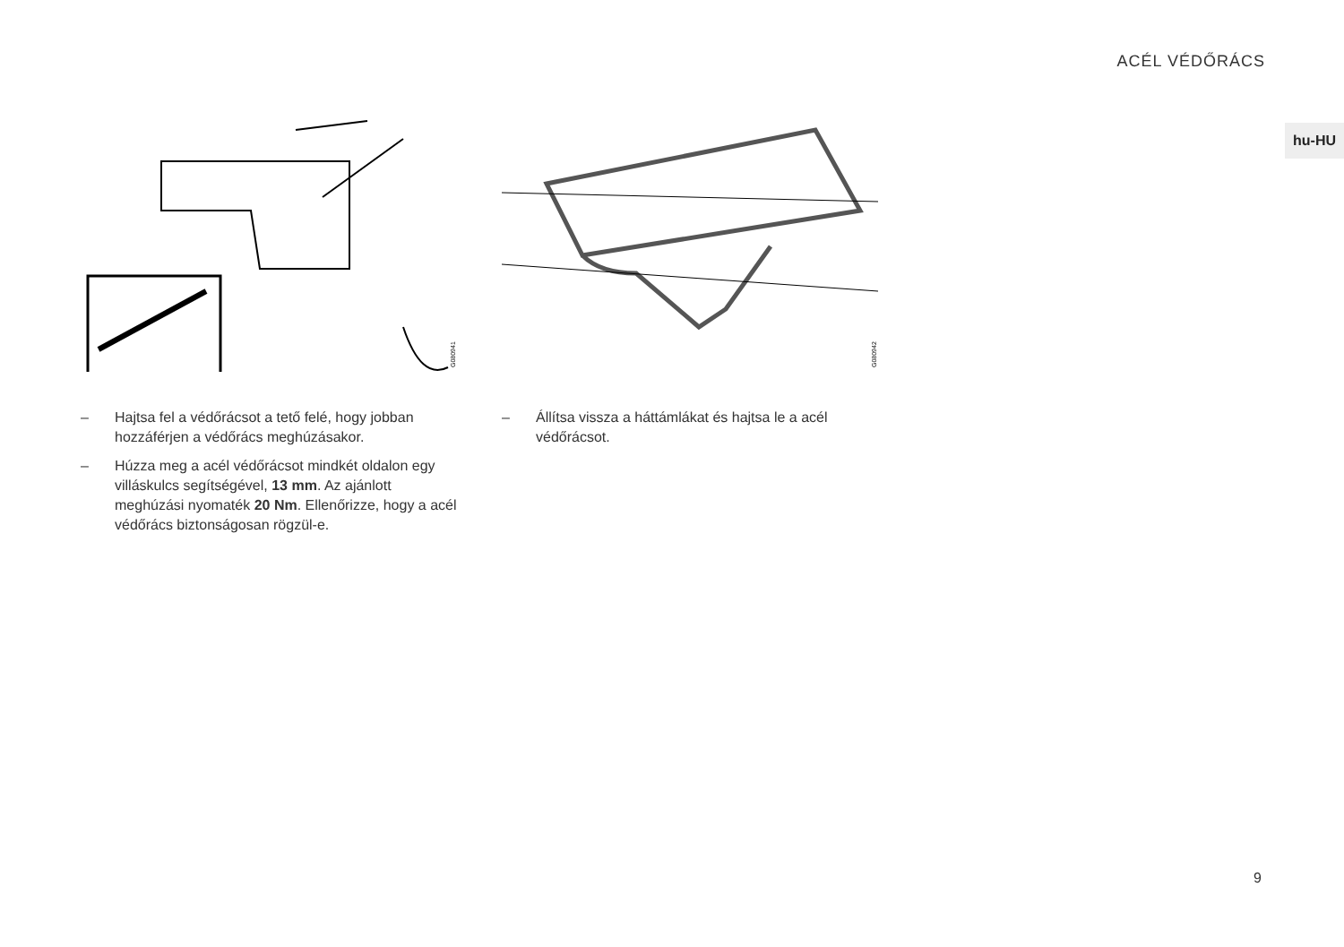ACÉL VÉDŐRÁCS
hu-HU
G080941
– Hajtsa fel a védőrácsot a tető felé, hogy jobban hozzáférjen a védőrács meghúzásakor.
– Húzza meg a acél védőrácsot mindkét oldalon egy villáskulcs segítségével, 13 mm. Az ajánlott meghúzási nyomaték 20 Nm. Ellenőrizze, hogy a acél védőrács biztonságosan rögzül-e.
G080942
– Állítsa vissza a háttámlákat és hajtsa le a acél védőrácsot.
9